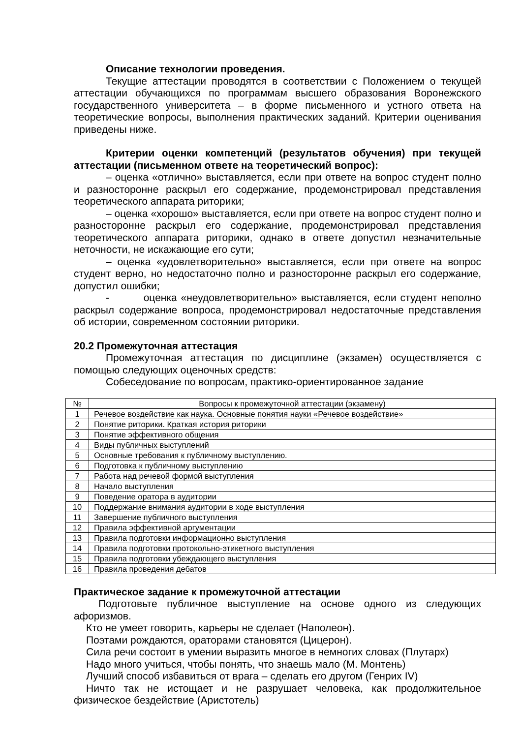Описание технологии проведения.
Текущие аттестации проводятся в соответствии с Положением о текущей аттестации обучающихся по программам высшего образования Воронежского государственного университета – в форме письменного и устного ответа на теоретические вопросы, выполнения практических заданий. Критерии оценивания приведены ниже.
Критерии оценки компетенций (результатов обучения) при текущей аттестации (письменном ответе на теоретический вопрос):
– оценка «отлично» выставляется, если при ответе на вопрос студент полно и разносторонне раскрыл его содержание, продемонстрировал представления теоретического аппарата риторики;
– оценка «хорошо» выставляется, если при ответе на вопрос студент полно и разносторонне раскрыл его содержание, продемонстрировал представления теоретического аппарата риторики, однако в ответе допустил незначительные неточности, не искажающие его сути;
– оценка «удовлетворительно» выставляется, если при ответе на вопрос студент верно, но недостаточно полно и разносторонне раскрыл его содержание, допустил ошибки;
- оценка «неудовлетворительно» выставляется, если студент неполно раскрыл содержание вопроса, продемонстрировал недостаточные представления об истории, современном состоянии риторики.
20.2 Промежуточная аттестация
Промежуточная аттестация по дисциплине (экзамен) осуществляется с помощью следующих оценочных средств:
Собеседование по вопросам, практико-ориентированное задание
| № | Вопросы к промежуточной аттестации (экзамену) |
| 1 | Речевое воздействие как наука. Основные понятия науки «Речевое воздействие» |
| 2 | Понятие риторики. Краткая история риторики |
| 3 | Понятие эффективного общения |
| 4 | Виды публичных выступлений |
| 5 | Основные требования к публичному выступлению. |
| 6 | Подготовка к публичному выступлению |
| 7 | Работа над речевой формой выступления |
| 8 | Начало выступления |
| 9 | Поведение оратора в аудитории |
| 10 | Поддержание внимания аудитории в ходе выступления |
| 11 | Завершение публичного выступления |
| 12 | Правила эффективной аргументации |
| 13 | Правила подготовки информационно выступления |
| 14 | Правила подготовки протокольно-этикетного выступления |
| 15 | Правила подготовки убеждающего выступления |
| 16 | Правила проведения дебатов |
Практическое задание к промежуточной аттестации
Подготовьте публичное выступление на основе одного из следующих афоризмов.
Кто не умеет говорить, карьеры не сделает (Наполеон).
Поэтами рождаются, ораторами становятся (Цицерон).
Сила речи состоит в умении выразить многое в немногих словах (Плутарх)
Надо много учиться, чтобы понять, что знаешь мало (М. Монтень)
Лучший способ избавиться от врага – сделать его другом (Генрих IV)
Ничто так не истощает и не разрушает человека, как продолжительное физическое бездействие (Аристотель)